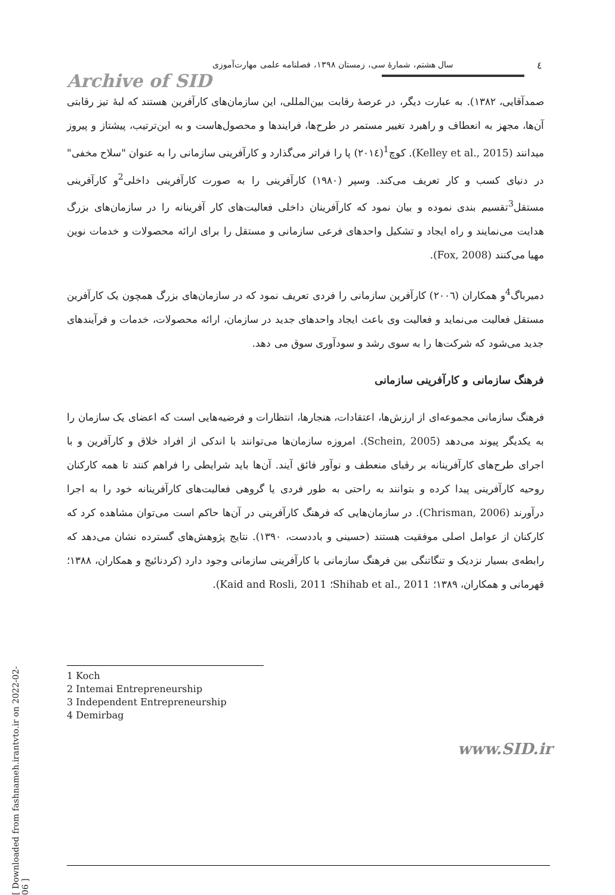٤
سال هشتم، شمارهٔ سی، زمستان ۱۳۹۸، فصلنامه علمی مهارت‌آموزی
Archive of SID
صمدآقایی، ۱۳۸۲). به عبارت دیگر، در عرصهٔ رقابت بین‌المللی، این سازمان‌های کارآفرین هستند که لبهٔ تیز رقابتی آن‌ها، مجهز به انعطاف و راهبرد تغییر مستمر در طرح‌ها، فرایندها و محصول‌هاست و به این‌ترتیب، پیشتاز و پیروز میدانند (Kelley et al., 2015). کوچ<sup>1</sup>(۲۰۱٤) پا را فراتر می‌گذارد و کارآفرینی سازمانی را به عنوان "سلاح مخفی" در دنیای کسب و کار تعریف می‌کند. وسپر (۱۹۸۰) کارآفرینی را به صورت کارآفرینی داخلی<sup>2</sup>و کارآفرینی مستقل<sup>3</sup>تقسیم بندی نموده و بیان نمود که کارآفرینان داخلی فعالیت‌های کار آفرینانه را در سازمان‌های بزرگ هدایت می‌نمایند و راه ایجاد و تشکیل واحدهای فرعی سازمانی و مستقل را برای ارائه محصولات و خدمات نوین مهیا می‌کنند (Fox, 2008).
دمیرباگ<sup>4</sup>و همکاران (۲۰۰٦) کارآفرین سازمانی را فردی تعریف نمود که در سازمان‌های بزرگ همچون یک کارآفرین مستقل فعالیت می‌نماید و فعالیت وی باعث ایجاد واحدهای جدید در سازمان، ارائه محصولات، خدمات و فرآیندهای جدید می‌شود که شرکت‌ها را به سوی رشد و سودآوری سوق می دهد.
فرهنگ سازمانی و کارآفرینی سازمانی
فرهنگ سازمانی مجموعه‌ای از ارزش‌ها، اعتقادات، هنجارها، انتظارات و فرضیه‌هایی است که اعضای یک سازمان را به یکدیگر پیوند می‌دهد (Schein, 2005). امروزه سازمان‌ها می‌توانند با اندکی از افراد خلاق و کارآفرین و با اجرای طرح‌های کارآفرینانه بر رقبای منعطف و نوآور فائق آیند. آن‌ها باید شرایطی را فراهم کنند تا همه کارکنان روحیه کارآفرینی پیدا کرده و بتوانند به راحتی به طور فردی یا گروهی فعالیت‌های کارآفرینانه خود را به اجرا درآورند (Chrisman, 2006). در سازمان‌هایی که فرهنگ کارآفرینی در آن‌ها حاکم است می‌توان مشاهده کرد که کارکنان از عوامل اصلی موفقیت هستند (حسینی و باددست، ۱۳۹۰). نتایج پژوهش‌های گسترده نشان می‌دهد که رابطه‌ی بسیار نزدیک و تنگاتنگی بین فرهنگ سازمانی با کارآفرینی سازمانی وجود دارد (کردنائیج و همکاران، ۱۳۸۸؛ قهرمانی و همکاران، ۱۳۸۹؛ Shihab et al., 2011؛ Kaid and Rosli, 2011).
1 Koch
2 Intemai Entrepreneurship
3 Independent Entrepreneurship
4 Demirbag
[ Downloaded from fashnameh.irantvto.ir on 2022-02-06 ]
www.SID.ir